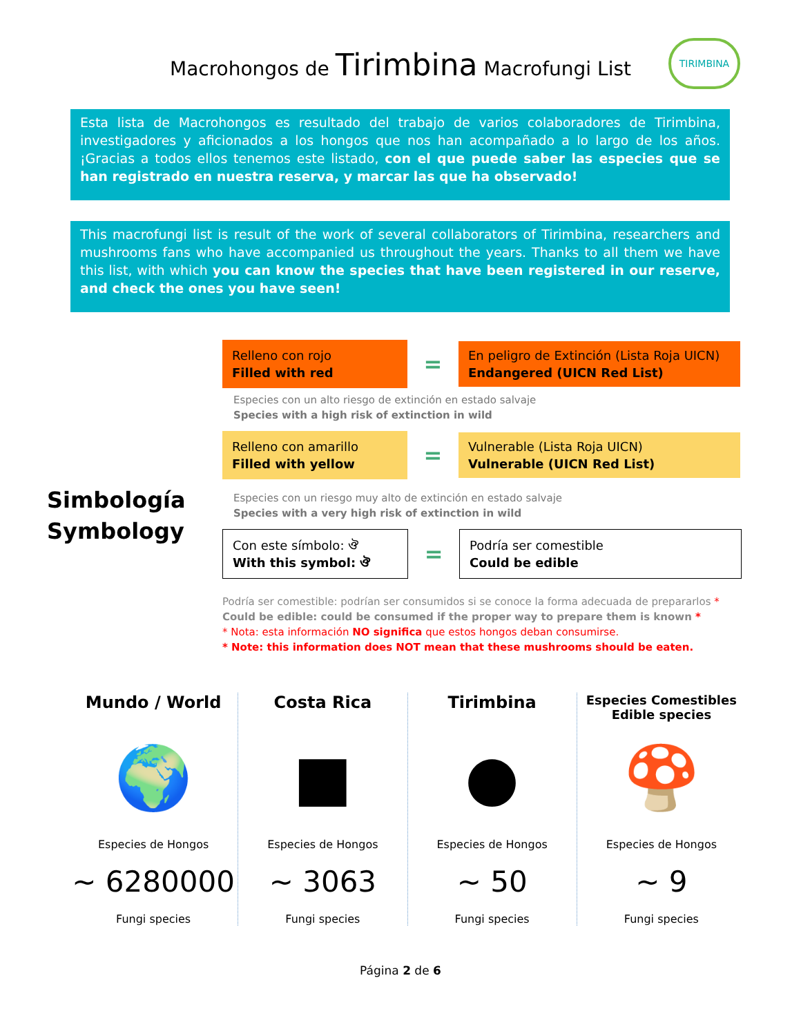Macrohongos de Tirimbina Macrofungi List
TIRIMBINA
Esta lista de Macrohongos es resultado del trabajo de varios colaboradores de Tirimbina, investigadores y aficionados a los hongos que nos han acompañado a lo largo de los años. ¡Gracias a todos ellos tenemos este listado, con el que puede saber las especies que se han registrado en nuestra reserva, y marcar las que ha observado!
This macrofungi list is result of the work of several collaborators of Tirimbina, researchers and mushrooms fans who have accompanied us throughout the years. Thanks to all them we have this list, with which you can know the species that have been registered in our reserve, and check the ones you have seen!
Simbología
Symbology
Relleno con rojo
Filled with red
=
En peligro de Extinción (Lista Roja UICN)
Endangered (UICN Red List)
Especies con un alto riesgo de extinción en estado salvaje
Species with a high risk of extinction in wild
Relleno con amarillo
Filled with yellow
=
Vulnerable (Lista Roja UICN)
Vulnerable (UICN Red List)
Especies con un riesgo muy alto de extinción en estado salvaje
Species with a very high risk of extinction in wild
Con este símbolo: ঔ
With this symbol: ঔ
=
Podría ser comestible
Could be edible
Podría ser comestible: podrían ser consumidos si se conoce la forma adecuada de prepararlos *
Could be edible: could be consumed if the proper way to prepare them is known *
* Nota: esta información NO significa que estos hongos deban consumirse.
* Note: this information does NOT mean that these mushrooms should be eaten.
Mundo / World
🌍
Especies de Hongos
~ 6280000
Fungi species
Costa Rica
■
Especies de Hongos
~ 3063
Fungi species
Tirimbina
●
Especies de Hongos
~ 50
Fungi species
Especies Comestibles
Edible species
🍄
Especies de Hongos
~ 9
Fungi species
Página 2 de 6